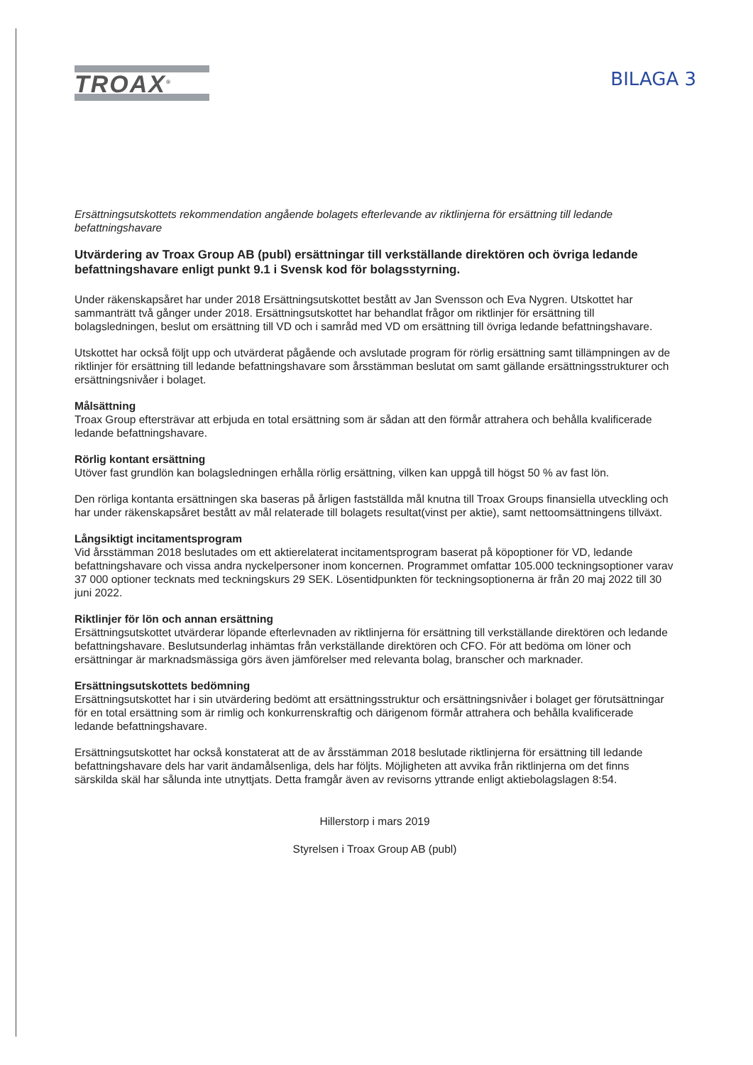TROAX<sup>®</sup>
BILAGA 3
Ersättningsutskottets rekommendation angående bolagets efterlevande av riktlinjerna för ersättning till ledande befattningshavare
Utvärdering av Troax Group AB (publ) ersättningar till verkställande direktören och övriga ledande befattningshavare enligt punkt 9.1 i Svensk kod för bolagsstyrning.
Under räkenskapsåret har under 2018 Ersättningsutskottet bestått av Jan Svensson och Eva Nygren. Utskottet har sammanträtt två gånger under 2018. Ersättningsutskottet har behandlat frågor om riktlinjer för ersättning till bolagsledningen, beslut om ersättning till VD och i samråd med VD om ersättning till övriga ledande befattningshavare.
Utskottet har också följt upp och utvärderat pågående och avslutade program för rörlig ersättning samt tillämpningen av de riktlinjer för ersättning till ledande befattningshavare som årsstämman beslutat om samt gällande ersättningsstrukturer och ersättningsnivåer i bolaget.
Målsättning
Troax Group eftersträvar att erbjuda en total ersättning som är sådan att den förmår attrahera och behålla kvalificerade ledande befattningshavare.
Rörlig kontant ersättning
Utöver fast grundlön kan bolagsledningen erhålla rörlig ersättning, vilken kan uppgå till högst 50 % av fast lön.
Den rörliga kontanta ersättningen ska baseras på årligen fastställda mål knutna till Troax Groups finansiella utveckling och har under räkenskapsåret bestått av mål relaterade till bolagets resultat(vinst per aktie), samt nettoomsättningens tillväxt.
Långsiktigt incitamentsprogram
Vid årsstämman 2018 beslutades om ett aktierelaterat incitamentsprogram baserat på köpoptioner för VD, ledande befattningshavare och vissa andra nyckelpersoner inom koncernen. Programmet omfattar 105.000 teckningsoptioner varav 37 000 optioner tecknats med teckningskurs 29 SEK. Lösentidpunkten för teckningsoptionerna är från 20 maj 2022 till 30 juni 2022.
Riktlinjer för lön och annan ersättning
Ersättningsutskottet utvärderar löpande efterlevnaden av riktlinjerna för ersättning till verkställande direktören och ledande befattningshavare. Beslutsunderlag inhämtas från verkställande direktören och CFO. För att bedöma om löner och ersättningar är marknadsmässiga görs även jämförelser med relevanta bolag, branscher och marknader.
Ersättningsutskottets bedömning
Ersättningsutskottet har i sin utvärdering bedömt att ersättningsstruktur och ersättningsnivåer i bolaget ger förutsättningar för en total ersättning som är rimlig och konkurrenskraftig och därigenom förmår attrahera och behålla kvalificerade ledande befattningshavare.
Ersättningsutskottet har också konstaterat att de av årsstämman 2018 beslutade riktlinjerna för ersättning till ledande befattningshavare dels har varit ändamålsenliga, dels har följts. Möjligheten att avvika från riktlinjerna om det finns särskilda skäl har sålunda inte utnyttjats. Detta framgår även av revisorns yttrande enligt aktiebolagslagen 8:54.
Hillerstorp i mars 2019
Styrelsen i Troax Group AB (publ)